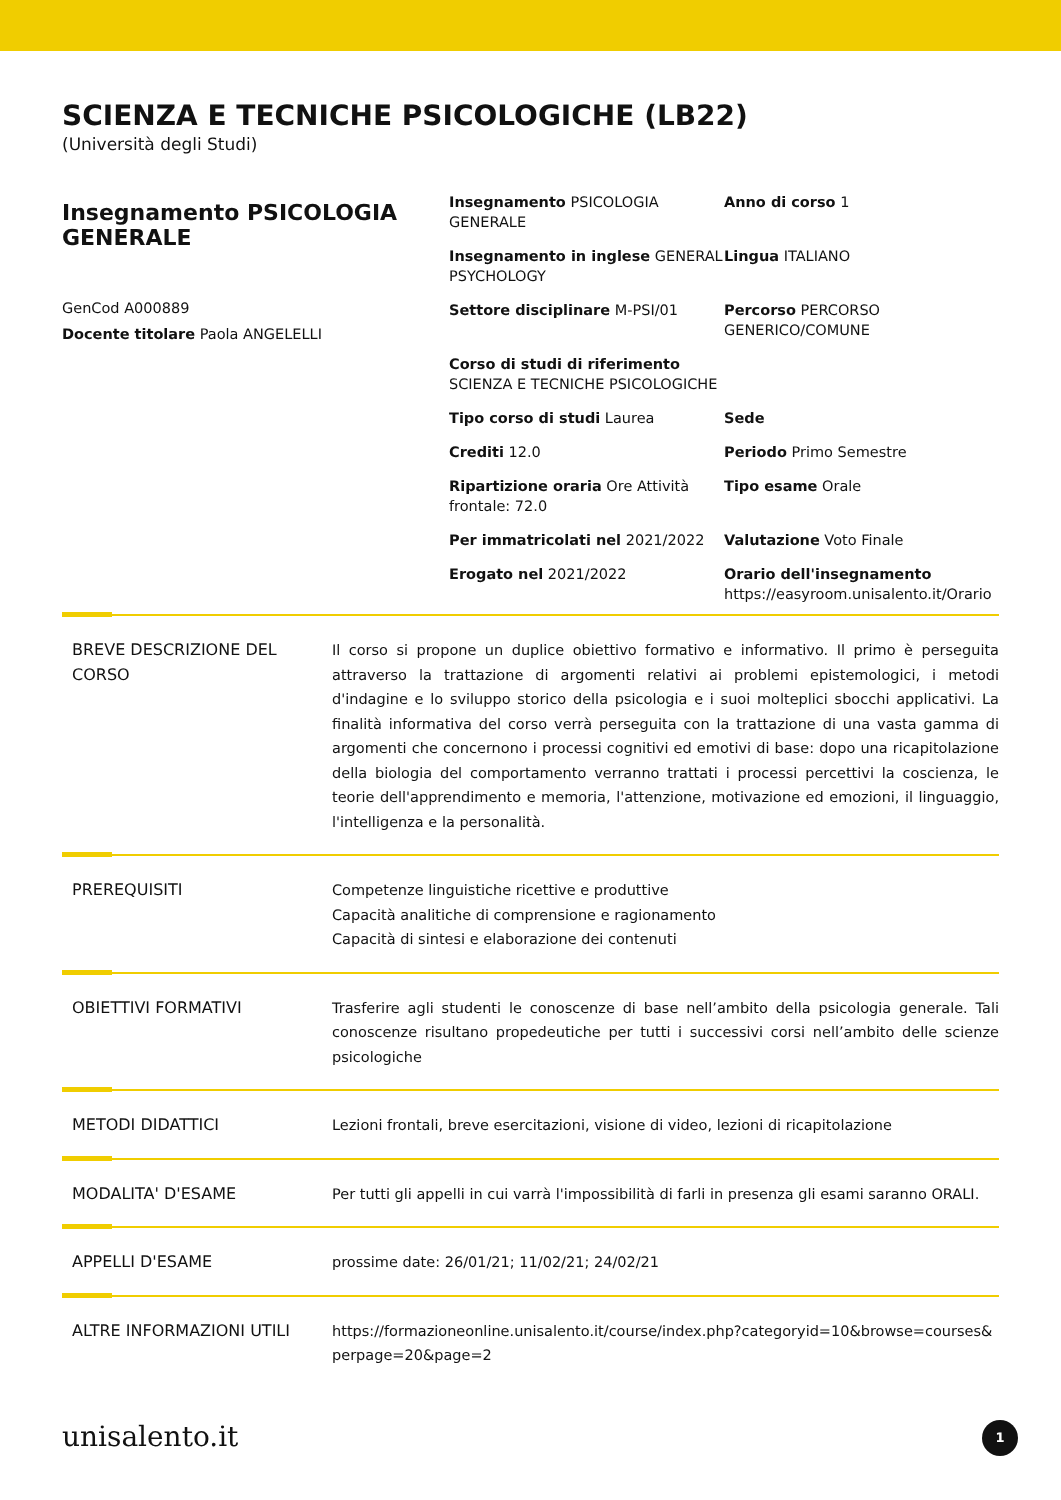SCIENZA E TECNICHE PSICOLOGICHE (LB22)
(Università degli Studi)
Insegnamento PSICOLOGIA GENERALE
GenCod A000889
Docente titolare Paola ANGELELLI
Insegnamento PSICOLOGIA GENERALE
Anno di corso 1
Insegnamento in inglese GENERAL PSYCHOLOGY
Lingua ITALIANO
Settore disciplinare M-PSI/01
Percorso PERCORSO GENERICO/COMUNE
Corso di studi di riferimento SCIENZA E TECNICHE PSICOLOGICHE
Tipo corso di studi Laurea
Sede
Crediti 12.0
Periodo Primo Semestre
Ripartizione oraria Ore Attività frontale: 72.0
Tipo esame Orale
Per immatricolati nel 2021/2022
Valutazione Voto Finale
Erogato nel 2021/2022
Orario dell'insegnamento
https://easyroom.unisalento.it/Orario
BREVE DESCRIZIONE DEL CORSO
Il corso si propone un duplice obiettivo formativo e informativo. Il primo è perseguita attraverso la trattazione di argomenti relativi ai problemi epistemologici, i metodi d'indagine e lo sviluppo storico della psicologia e i suoi molteplici sbocchi applicativi. La finalità informativa del corso verrà perseguita con la trattazione di una vasta gamma di argomenti che concernono i processi cognitivi ed emotivi di base: dopo una ricapitolazione della biologia del comportamento verranno trattati i processi percettivi la coscienza, le teorie dell'apprendimento e memoria, l'attenzione, motivazione ed emozioni, il linguaggio, l'intelligenza e la personalità.
PREREQUISITI Competenze linguistiche ricettive e produttive
Capacità analitiche di comprensione e ragionamento
Capacità di sintesi e elaborazione dei contenuti
OBIETTIVI FORMATIVI Trasferire agli studenti le conoscenze di base nell’ambito della psicologia generale. Tali conoscenze risultano propedeutiche per tutti i successivi corsi nell’ambito delle scienze psicologiche
METODI DIDATTICI Lezioni frontali, breve esercitazioni, visione di video, lezioni di ricapitolazione
MODALITA' D'ESAME Per tutti gli appelli in cui varrà l'impossibilità di farli in presenza gli esami saranno ORALI.
APPELLI D'ESAME prossime date: 26/01/21; 11/02/21; 24/02/21
ALTRE INFORMAZIONI UTILI https://formazioneonline.unisalento.it/course/index.php?categoryid=10&browse=courses&perpage=20&page=2
unisalento.it 1